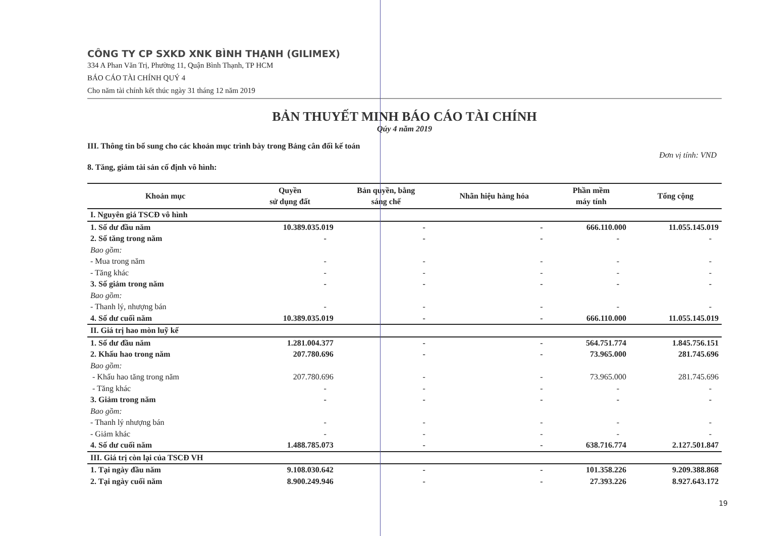CÔNG TY CP SXKD XNK BÌNH THẠNH (GILIMEX)
334 A Phan Văn Trị, Phường 11, Quận Bình Thạnh, TP HCM
BÁO CÁO TÀI CHÍNH QUÝ 4
Cho năm tài chính kết thúc ngày 31 tháng 12 năm 2019
BẢN THUYẾT MINH BÁO CÁO TÀI CHÍNH
Qúy 4 năm 2019
III. Thông tin bổ sung cho các khoản mục trình bày trong Bảng cân đối kế toán
Đơn vị tính: VND
8. Tăng, giảm tài sản cố định vô hình:
| Khoản mục | Quyền sử dụng đất | Bản quyền, bằng sáng chế | Nhãn hiệu hàng hóa | Phần mềm máy tính | Tổng cộng |
| --- | --- | --- | --- | --- | --- |
| I. Nguyên giá TSCĐ vô hình | | | | | |
| 1. Số dư đầu năm | 10.389.035.019 | - | - | 666.110.000 | 11.055.145.019 |
| 2. Số tăng trong năm | - | - | - | - | - |
| Bao gồm: | | | | | |
| - Mua trong năm | - | - | - | - | - |
| - Tăng khác | - | - | - | - | - |
| 3. Số giảm trong năm | - | - | - | - | - |
| Bao gồm: | | | | | |
| - Thanh lý, nhượng bán | - | - | - | - | - |
| 4. Số dư cuối năm | 10.389.035.019 | - | - | 666.110.000 | 11.055.145.019 |
| II. Giá trị hao mòn luỹ kế | | | | | |
| 1. Số dư đầu năm | 1.281.004.377 | - | - | 564.751.774 | 1.845.756.151 |
| 2. Khấu hao trong năm | 207.780.696 | - | - | 73.965.000 | 281.745.696 |
| Bao gồm: | | | | | |
| - Khấu hao tăng trong năm | 207.780.696 | - | - | 73.965.000 | 281.745.696 |
| - Tăng khác | - | - | - | - | - |
| 3. Giảm trong năm | - | - | - | - | - |
| Bao gồm: | | | | | |
| - Thanh lý nhượng bán | - | - | - | - | - |
| - Giảm khác | - | - | - | - | - |
| 4. Số dư cuối năm | 1.488.785.073 | - | - | 638.716.774 | 2.127.501.847 |
| III. Giá trị còn lại của TSCĐ VH | | | | | |
| 1. Tại ngày đầu năm | 9.108.030.642 | - | - | 101.358.226 | 9.209.388.868 |
| 2. Tại ngày cuối năm | 8.900.249.946 | - | - | 27.393.226 | 8.927.643.172 |
19